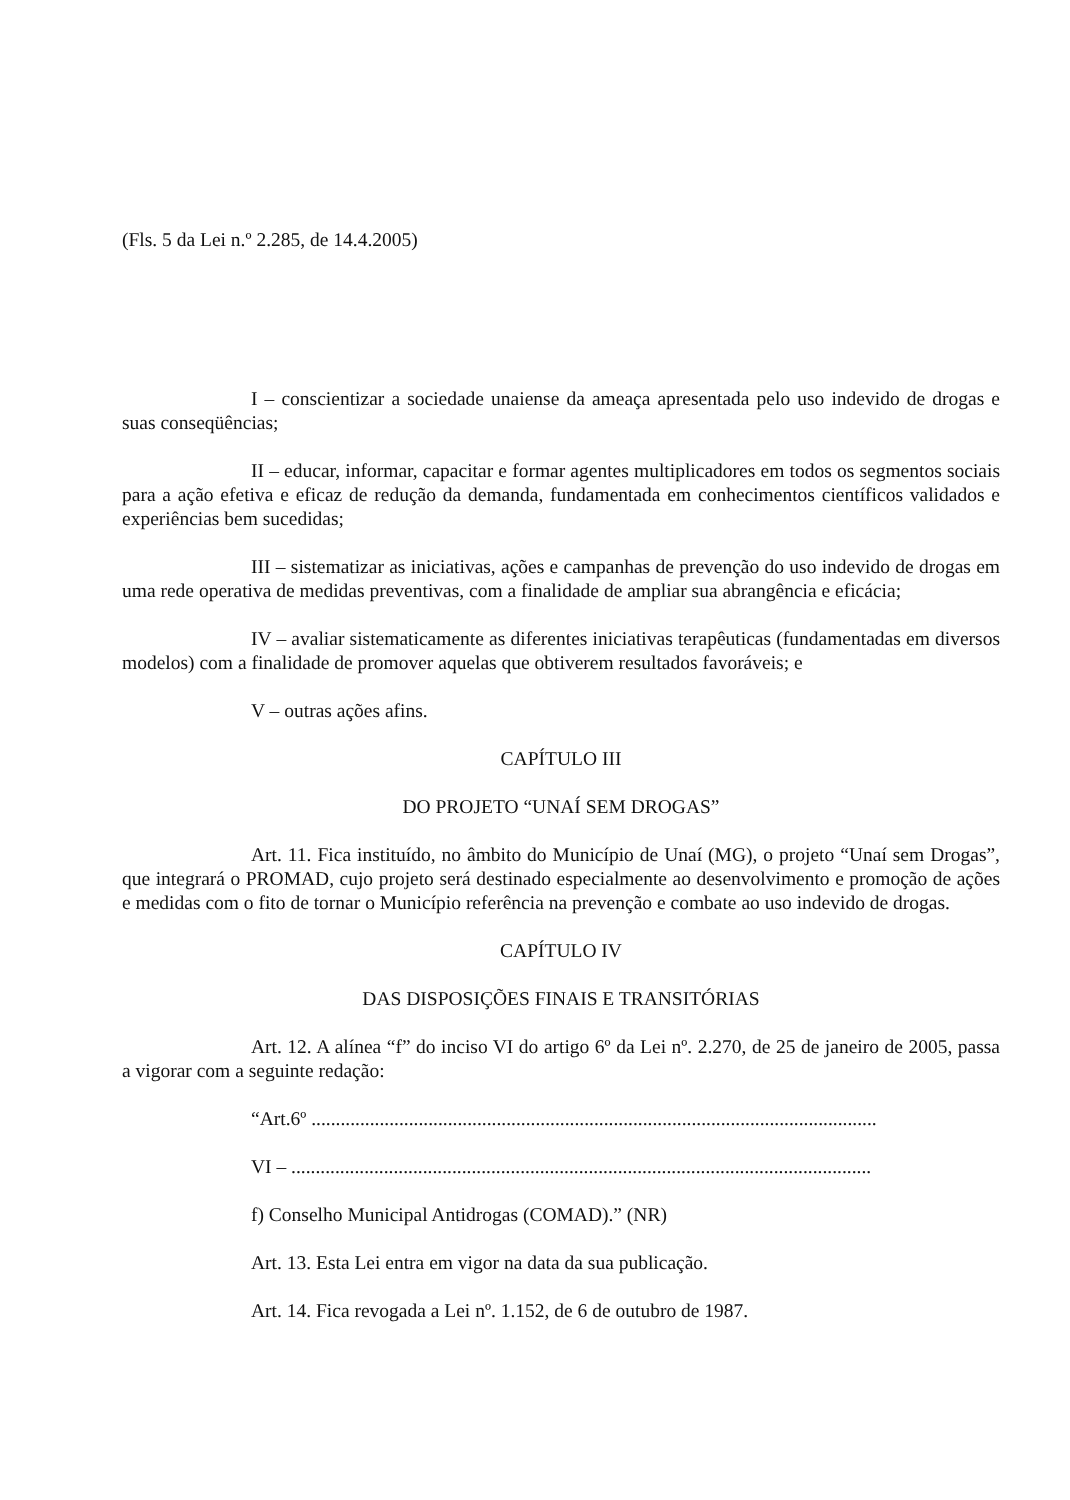(Fls. 5 da Lei n.º 2.285, de 14.4.2005)
I – conscientizar a sociedade unaiense da ameaça apresentada pelo uso indevido de drogas e suas conseqüências;
II – educar, informar, capacitar e formar agentes multiplicadores em todos os segmentos sociais para a ação efetiva e eficaz de redução da demanda, fundamentada em conhecimentos científicos validados e experiências bem sucedidas;
III – sistematizar as iniciativas, ações e campanhas de prevenção do uso indevido de drogas em uma rede operativa de medidas preventivas, com a finalidade de ampliar sua abrangência e eficácia;
IV – avaliar sistematicamente as diferentes iniciativas terapêuticas (fundamentadas em diversos modelos) com a finalidade de promover aquelas que obtiverem resultados favoráveis; e
V – outras ações afins.
CAPÍTULO III
DO PROJETO “UNAÍ SEM DROGAS”
Art. 11. Fica instituído, no âmbito do Município de Unaí (MG), o projeto “Unaí sem Drogas”, que integrará o PROMAD, cujo projeto será destinado especialmente ao desenvolvimento e promoção de ações e medidas com o fito de tornar o Município referência na prevenção e combate ao uso indevido de drogas.
CAPÍTULO IV
DAS DISPOSIÇÕES FINAIS E TRANSITÓRIAS
Art. 12. A alínea “f” do inciso VI do artigo 6º da Lei nº. 2.270, de 25 de janeiro de 2005, passa a vigorar com a seguinte redação:
“Art.6º ....................................................................................................................
VI – .......................................................................................................................
f) Conselho Municipal Antidrogas (COMAD).” (NR)
Art. 13. Esta Lei entra em vigor na data da sua publicação.
Art. 14. Fica revogada a Lei nº. 1.152, de 6 de outubro de 1987.